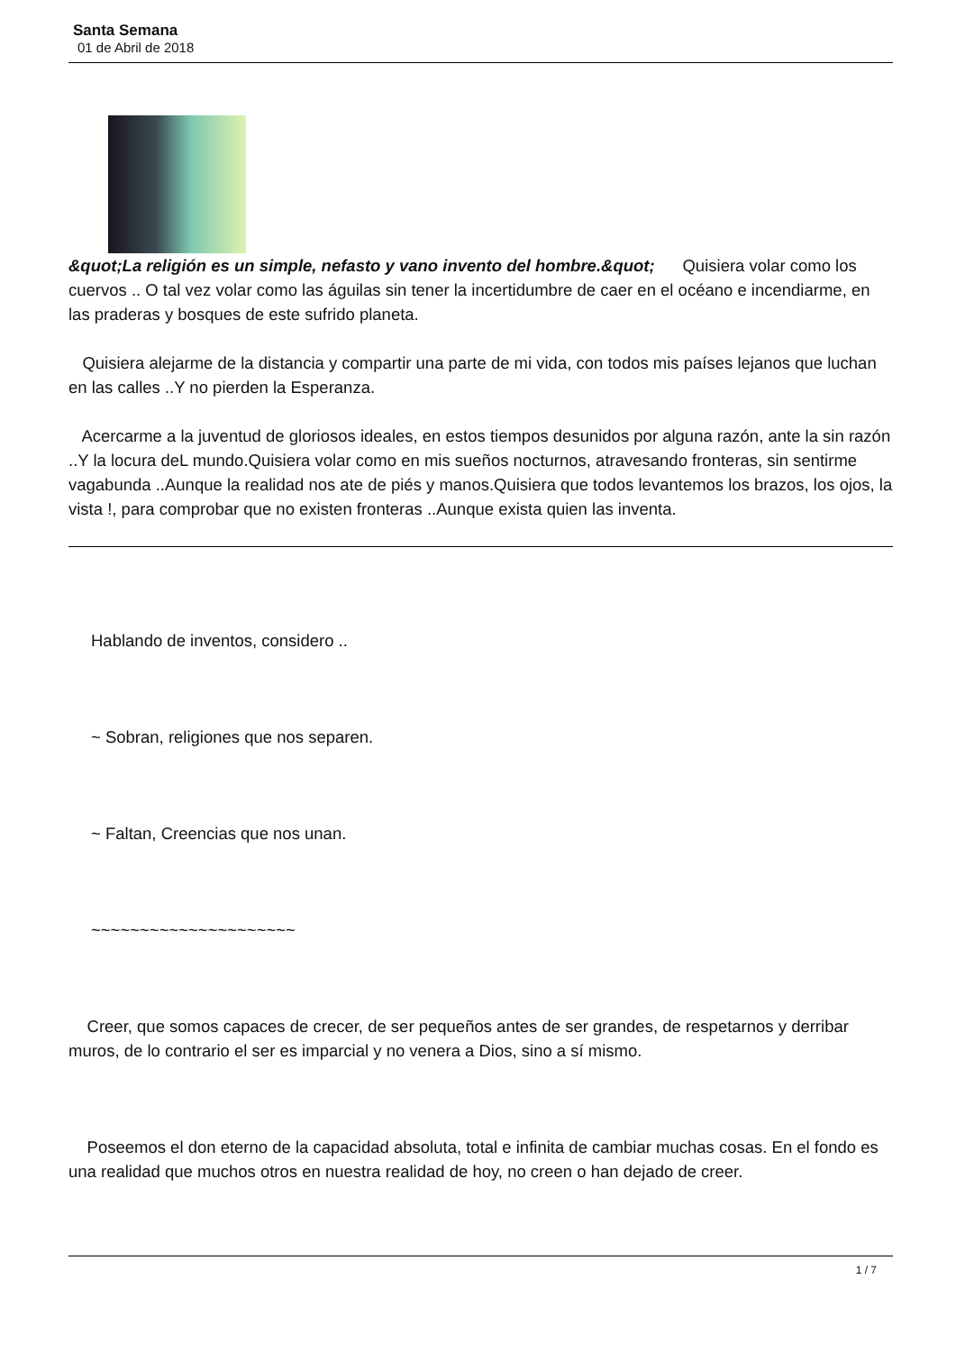Santa Semana
01 de Abril de 2018
&quot;La religión es un simple, nefasto y vano invento del hombre.&quot; Quisiera volar como los cuervos .. O tal vez volar como las águilas sin tener la incertidumbre de caer en el océano e incendiarme, en las praderas y bosques de este sufrido planeta.
Quisiera alejarme de la distancia y compartir una parte de mi vida, con todos mis países lejanos que luchan en las calles ..Y no pierden la Esperanza.
Acercarme a la juventud de gloriosos ideales, en estos tiempos desunidos por alguna razón, ante la sin razón ..Y la locura deL mundo.Quisiera volar como en mis sueños nocturnos, atravesando fronteras, sin sentirme vagabunda ..Aunque la realidad nos ate de piés y manos.Quisiera que todos levantemos los brazos, los ojos, la vista !, para comprobar que no existen fronteras ..Aunque exista quien las inventa.
Hablando de inventos, considero ..
~ Sobran, religiones que nos separen.
~ Faltan, Creencias que nos unan.
~~~~~~~~~~~~~~~~~~~~~
Creer, que somos capaces de crecer, de ser pequeños antes de ser grandes, de respetarnos y derribar muros, de lo contrario el ser es imparcial y no venera a Dios, sino a sí mismo.
Poseemos el don eterno de la capacidad absoluta, total e infinita de cambiar muchas cosas. En el fondo es una realidad que muchos otros en nuestra realidad de hoy, no creen o han dejado de creer.
1 / 7